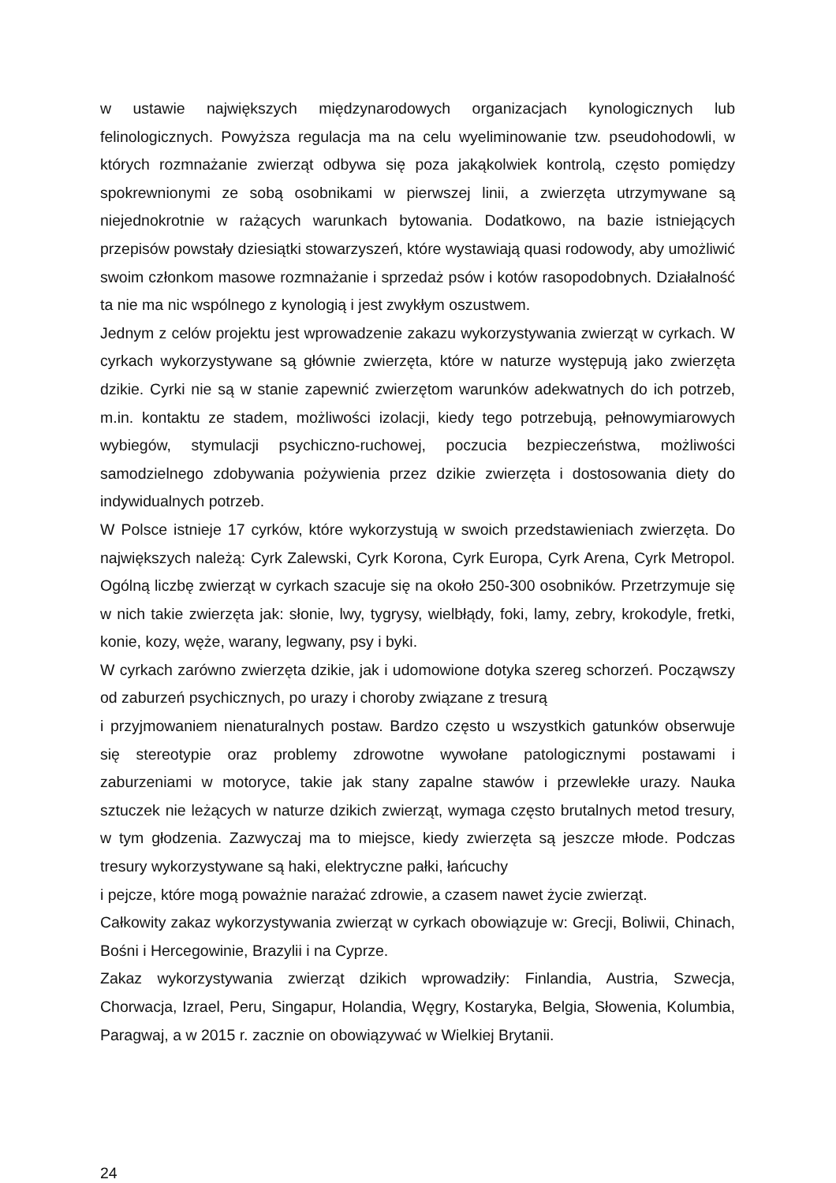w ustawie największych międzynarodowych organizacjach kynologicznych lub felinologicznych. Powyższa regulacja ma na celu wyeliminowanie tzw. pseudohodowli, w których rozmnażanie zwierząt odbywa się poza jakąkolwiek kontrolą, często pomiędzy spokrewnionymi ze sobą osobnikami w pierwszej linii, a zwierzęta utrzymywane są niejednokrotnie w rażących warunkach bytowania. Dodatkowo, na bazie istniejących przepisów powstały dziesiątki stowarzyszeń, które wystawiają quasi rodowody, aby umożliwić swoim członkom masowe rozmnażanie i sprzedaż psów i kotów rasopodobnych. Działalność ta nie ma nic wspólnego z kynologią i jest zwykłym oszustwem.
Jednym z celów projektu jest wprowadzenie zakazu wykorzystywania zwierząt w cyrkach. W cyrkach wykorzystywane są głównie zwierzęta, które w naturze występują jako zwierzęta dzikie. Cyrki nie są w stanie zapewnić zwierzętom warunków adekwatnych do ich potrzeb, m.in. kontaktu ze stadem, możliwości izolacji, kiedy tego potrzebują, pełnowymiarowych wybiegów, stymulacji psychiczno-ruchowej, poczucia bezpieczeństwa, możliwości samodzielnego zdobywania pożywienia przez dzikie zwierzęta i dostosowania diety do indywidualnych potrzeb.
W Polsce istnieje 17 cyrków, które wykorzystują w swoich przedstawieniach zwierzęta. Do największych należą: Cyrk Zalewski, Cyrk Korona, Cyrk Europa, Cyrk Arena, Cyrk Metropol. Ogólną liczbę zwierząt w cyrkach szacuje się na około 250-300 osobników. Przetrzymuje się w nich takie zwierzęta jak: słonie, lwy, tygrysy, wielbłądy, foki, lamy, zebry, krokodyle, fretki, konie, kozy, węże, warany, legwany, psy i byki.
W cyrkach zarówno zwierzęta dzikie, jak i udomowione dotyka szereg schorzeń. Począwszy od zaburzeń psychicznych, po urazy i choroby związane z tresurą
i przyjmowaniem nienaturalnych postaw. Bardzo często u wszystkich gatunków obserwuje się stereotypie oraz problemy zdrowotne wywołane patologicznymi postawami i zaburzeniami w motoryce, takie jak stany zapalne stawów i przewlekłe urazy. Nauka sztuczek nie leżących w naturze dzikich zwierząt, wymaga często brutalnych metod tresury, w tym głodzenia. Zazwyczaj ma to miejsce, kiedy zwierzęta są jeszcze młode. Podczas tresury wykorzystywane są haki, elektryczne pałki, łańcuchy
i pejcze, które mogą poważnie narażać zdrowie, a czasem nawet życie zwierząt.
Całkowity zakaz wykorzystywania zwierząt w cyrkach obowiązuje w: Grecji, Boliwii, Chinach, Bośni i Hercegowinie, Brazylii i na Cyprze.
Zakaz wykorzystywania zwierząt dzikich wprowadziły: Finlandia, Austria, Szwecja, Chorwacja, Izrael, Peru, Singapur, Holandia, Węgry, Kostaryka, Belgia, Słowenia, Kolumbia, Paragwaj, a w 2015 r. zacznie on obowiązywać w Wielkiej Brytanii.
24